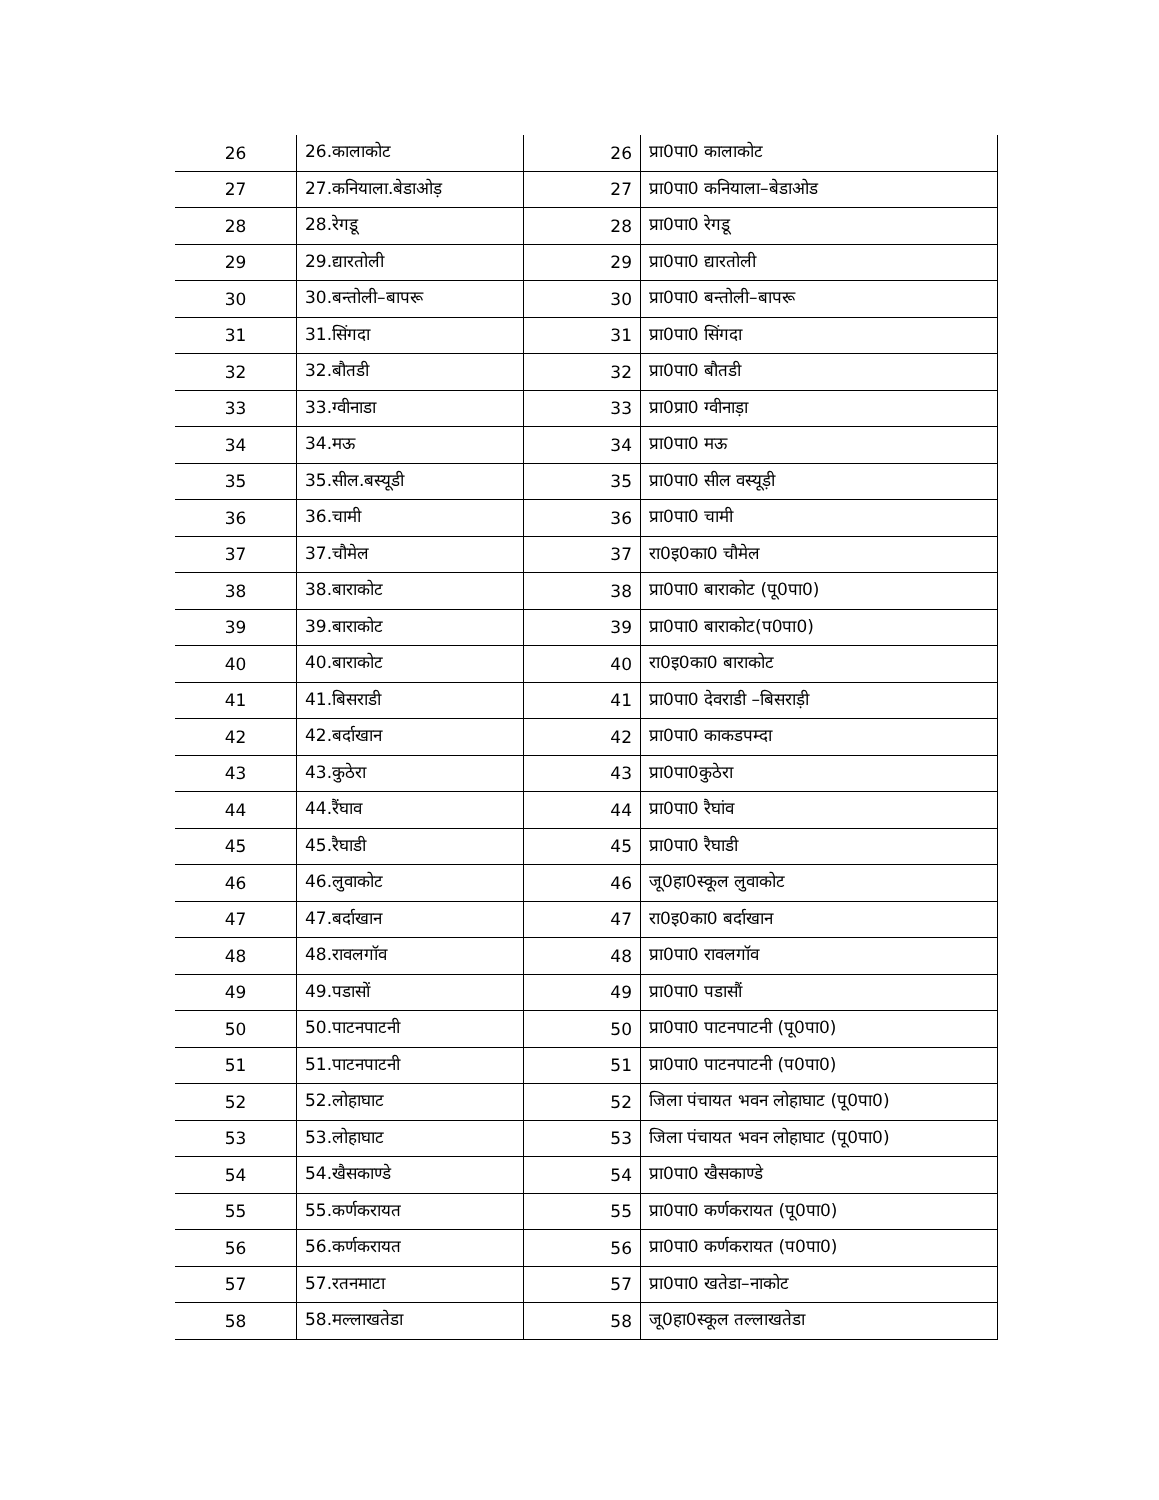| 26 | 26.कालाकोट | 26 | प्रा0पा0 कालाकोट |
| 27 | 27.कनियाला.बेडाओड़ | 27 | प्रा0पा0 कनियाला–बेडाओड |
| 28 | 28.रेगडू | 28 | प्रा0पा0 रेगडू |
| 29 | 29.द्यारतोली | 29 | प्रा0पा0 द्यारतोली |
| 30 | 30.बन्तोली–बापरू | 30 | प्रा0पा0 बन्तोली–बापरू |
| 31 | 31.सिंगदा | 31 | प्रा0पा0 सिंगदा |
| 32 | 32.बौतडी | 32 | प्रा0पा0 बौतडी |
| 33 | 33.ग्वीनाडा | 33 | प्रा0प्रा0 ग्वीनाड़ा |
| 34 | 34.मऊ | 34 | प्रा0पा0 मऊ |
| 35 | 35.सील.बस्यूडी | 35 | प्रा0पा0 सील वस्यूड़ी |
| 36 | 36.चामी | 36 | प्रा0पा0 चामी |
| 37 | 37.चौमेल | 37 | रा0इ0का0 चौमेल |
| 38 | 38.बाराकोट | 38 | प्रा0पा0 बाराकोट (पू0पा0) |
| 39 | 39.बाराकोट | 39 | प्रा0पा0 बाराकोट(प0पा0) |
| 40 | 40.बाराकोट | 40 | रा0इ0का0 बाराकोट |
| 41 | 41.बिसराडी | 41 | प्रा0पा0 देवराडी –बिसराड़ी |
| 42 | 42.बर्दाखान | 42 | प्रा0पा0 काकडपम्दा |
| 43 | 43.कुठेरा | 43 | प्रा0पा0कुठेरा |
| 44 | 44.रैंघाव | 44 | प्रा0पा0 रैघांव |
| 45 | 45.रैघाडी | 45 | प्रा0पा0 रैघाडी |
| 46 | 46.लुवाकोट | 46 | जू0हा0स्कूल लुवाकोट |
| 47 | 47.बर्दाखान | 47 | रा0इ0का0 बर्दाखान |
| 48 | 48.रावलगॉव | 48 | प्रा0पा0 रावलगॉव |
| 49 | 49.पडासों | 49 | प्रा0पा0 पडासौं |
| 50 | 50.पाटनपाटनी | 50 | प्रा0पा0 पाटनपाटनी (पू0पा0) |
| 51 | 51.पाटनपाटनी | 51 | प्रा0पा0 पाटनपाटनी (प0पा0) |
| 52 | 52.लोहाघाट | 52 | जिला पंचायत भवन लोहाघाट (पू0पा0) |
| 53 | 53.लोहाघाट | 53 | जिला पंचायत भवन लोहाघाट (पू0पा0) |
| 54 | 54.खैसकाण्डे | 54 | प्रा0पा0 खैसकाण्डे |
| 55 | 55.कर्णकरायत | 55 | प्रा0पा0 कर्णकरायत (पू0पा0) |
| 56 | 56.कर्णकरायत | 56 | प्रा0पा0 कर्णकरायत (प0पा0) |
| 57 | 57.रतनमाटा | 57 | प्रा0पा0 खतेडा–नाकोट |
| 58 | 58.मल्लाखतेडा | 58 | जू0हा0स्कूल तल्लाखतेडा |